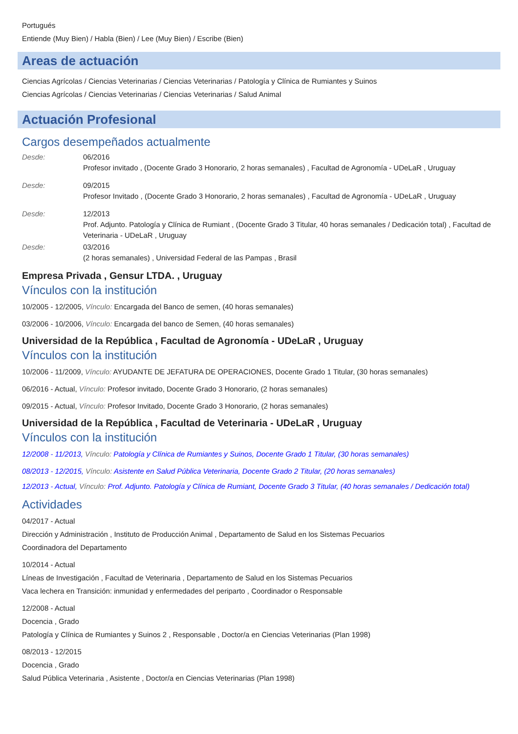Portugués
Entiende (Muy Bien) / Habla (Bien) / Lee (Muy Bien) / Escribe (Bien)
Areas de actuación
Ciencias Agrícolas / Ciencias Veterinarias / Ciencias Veterinarias / Patología y Clínica de Rumiantes y Suinos
Ciencias Agrícolas / Ciencias Veterinarias / Ciencias Veterinarias / Salud Animal
Actuación Profesional
Cargos desempeñados actualmente
Desde: 06/2016
Profesor invitado , (Docente Grado 3 Honorario, 2 horas semanales) , Facultad de Agronomía - UDeLaR , Uruguay
Desde: 09/2015
Profesor Invitado , (Docente Grado 3 Honorario, 2 horas semanales) , Facultad de Agronomía - UDeLaR , Uruguay
Desde: 12/2013
Prof. Adjunto. Patología y Clínica de Rumiant , (Docente Grado 3 Titular, 40 horas semanales / Dedicación total) , Facultad de Veterinaria - UDeLaR , Uruguay
Desde: 03/2016
(2 horas semanales) , Universidad Federal de las Pampas , Brasil
Empresa Privada , Gensur LTDA. , Uruguay
Vínculos con la institución
10/2005 - 12/2005, Vínculo: Encargada del Banco de semen, (40 horas semanales)
03/2006 - 10/2006, Vínculo: Encargada del banco de Semen, (40 horas semanales)
Universidad de la República , Facultad de Agronomía - UDeLaR , Uruguay
Vínculos con la institución
10/2006 - 11/2009, Vínculo: AYUDANTE DE JEFATURA DE OPERACIONES, Docente Grado 1 Titular, (30 horas semanales)
06/2016 - Actual, Vínculo: Profesor invitado, Docente Grado 3 Honorario, (2 horas semanales)
09/2015 - Actual, Vínculo: Profesor Invitado, Docente Grado 3 Honorario, (2 horas semanales)
Universidad de la República , Facultad de Veterinaria - UDeLaR , Uruguay
Vínculos con la institución
12/2008 - 11/2013, Vínculo: Patología y Clínica de Rumiantes y Suinos, Docente Grado 1 Titular, (30 horas semanales)
08/2013 - 12/2015, Vínculo: Asistente en Salud Pública Veterinaria, Docente Grado 2 Titular, (20 horas semanales)
12/2013 - Actual, Vínculo: Prof. Adjunto. Patología y Clínica de Rumiant, Docente Grado 3 Titular, (40 horas semanales / Dedicación total)
Actividades
04/2017 - Actual
Dirección y Administración , Instituto de Producción Animal , Departamento de Salud en los Sistemas Pecuarios
Coordinadora del Departamento
10/2014 - Actual
Líneas de Investigación , Facultad de Veterinaria , Departamento de Salud en los Sistemas Pecuarios
Vaca lechera en Transición: inmunidad y enfermedades del periparto , Coordinador o Responsable
12/2008 - Actual
Docencia , Grado
Patología y Clínica de Rumiantes y Suinos 2 , Responsable , Doctor/a en Ciencias Veterinarias (Plan 1998)
08/2013 - 12/2015
Docencia , Grado
Salud Pública Veterinaria , Asistente , Doctor/a en Ciencias Veterinarias (Plan 1998)